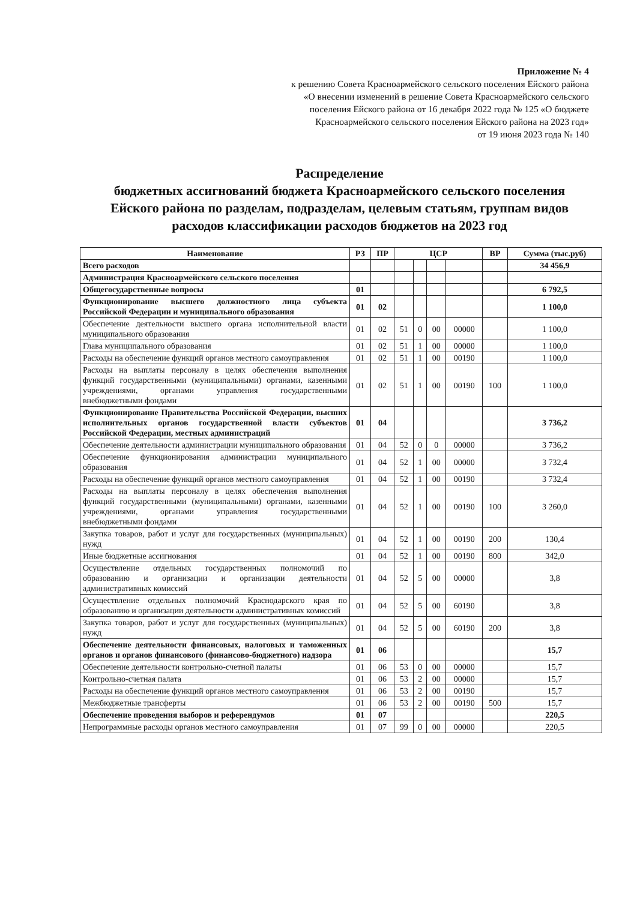Приложение № 4
к решению Совета Красноармейского сельского поселения Ейского района
«О внесении изменений в решение Совета Красноармейского сельского
поселения Ейского района от 16 декабря 2022 года № 125 «О бюджете
Красноармейского сельского поселения Ейского района на 2023 год»
от 19 июня 2023 года № 140
Распределение
бюджетных ассигнований бюджета Красноармейского сельского поселения Ейского района по разделам, подразделам, целевым статьям, группам видов расходов классификации расходов бюджетов на 2023 год
| Наименование | РЗ | ПР | ЦСР | | | | ВР | Сумма (тыс.руб) |
| --- | --- | --- | --- | --- | --- | --- | --- | --- |
| Всего расходов | | | | | | | | 34 456,9 |
| Администрация Красноармейского сельского поселения | | | | | | | | |
| Общегосударственные вопросы | 01 | | | | | | | 6 792,5 |
| Функционирование высшего должностного лица субъекта Российской Федерации и муниципального образования | 01 | 02 | | | | | | 1 100,0 |
| Обеспечение деятельности высшего органа исполнительной власти муниципального образования | 01 | 02 | 51 | 0 | 00 | 00000 | | 1 100,0 |
| Глава муниципального образования | 01 | 02 | 51 | 1 | 00 | 00000 | | 1 100,0 |
| Расходы на обеспечение функций органов местного самоуправления | 01 | 02 | 51 | 1 | 00 | 00190 | | 1 100,0 |
| Расходы на выплаты персоналу в целях обеспечения выполнения функций государственными (муниципальными) органами, казенными учреждениями, органами управления государственными внебюджетными фондами | 01 | 02 | 51 | 1 | 00 | 00190 | 100 | 1 100,0 |
| Функционирование Правительства Российской Федерации, высших исполнительных органов государственной власти субъектов Российской Федерации, местных администраций | 01 | 04 | | | | | | 3 736,2 |
| Обеспечение деятельности администрации муниципального образования | 01 | 04 | 52 | 0 | 0 | 00000 | | 3 736,2 |
| Обеспечение функционирования администрации муниципального образования | 01 | 04 | 52 | 1 | 00 | 00000 | | 3 732,4 |
| Расходы на обеспечение функций органов местного самоуправления | 01 | 04 | 52 | 1 | 00 | 00190 | | 3 732,4 |
| Расходы на выплаты персоналу в целях обеспечения выполнения функций государственными (муниципальными) органами, казенными учреждениями, органами управления государственными внебюджетными фондами | 01 | 04 | 52 | 1 | 00 | 00190 | 100 | 3 260,0 |
| Закупка товаров, работ и услуг для государственных (муниципальных) нужд | 01 | 04 | 52 | 1 | 00 | 00190 | 200 | 130,4 |
| Иные бюджетные ассигнования | 01 | 04 | 52 | 1 | 00 | 00190 | 800 | 342,0 |
| Осуществление отдельных государственных полномочий по образованию и организации и организации деятельности административных комиссий | 01 | 04 | 52 | 5 | 00 | 00000 | | 3,8 |
| Осуществление отдельных полномочий Краснодарского края по образованию и организации деятельности административных комиссий | 01 | 04 | 52 | 5 | 00 | 60190 | | 3,8 |
| Закупка товаров, работ и услуг для государственных (муниципальных) нужд | 01 | 04 | 52 | 5 | 00 | 60190 | 200 | 3,8 |
| Обеспечение деятельности финансовых, налоговых и таможенных органов и органов финансового (финансово-бюджетного) надзора | 01 | 06 | | | | | | 15,7 |
| Обеспечение деятельности контрольно-счетной палаты | 01 | 06 | 53 | 0 | 00 | 00000 | | 15,7 |
| Контрольно-счетная палата | 01 | 06 | 53 | 2 | 00 | 00000 | | 15,7 |
| Расходы на обеспечение функций органов местного самоуправления | 01 | 06 | 53 | 2 | 00 | 00190 | | 15,7 |
| Межбюджетные трансферты | 01 | 06 | 53 | 2 | 00 | 00190 | 500 | 15,7 |
| Обеспечение проведения выборов и референдумов | 01 | 07 | | | | | | 220,5 |
| Непрограммные расходы органов местного самоуправления | 01 | 07 | 99 | 0 | 00 | 00000 | | 220,5 |